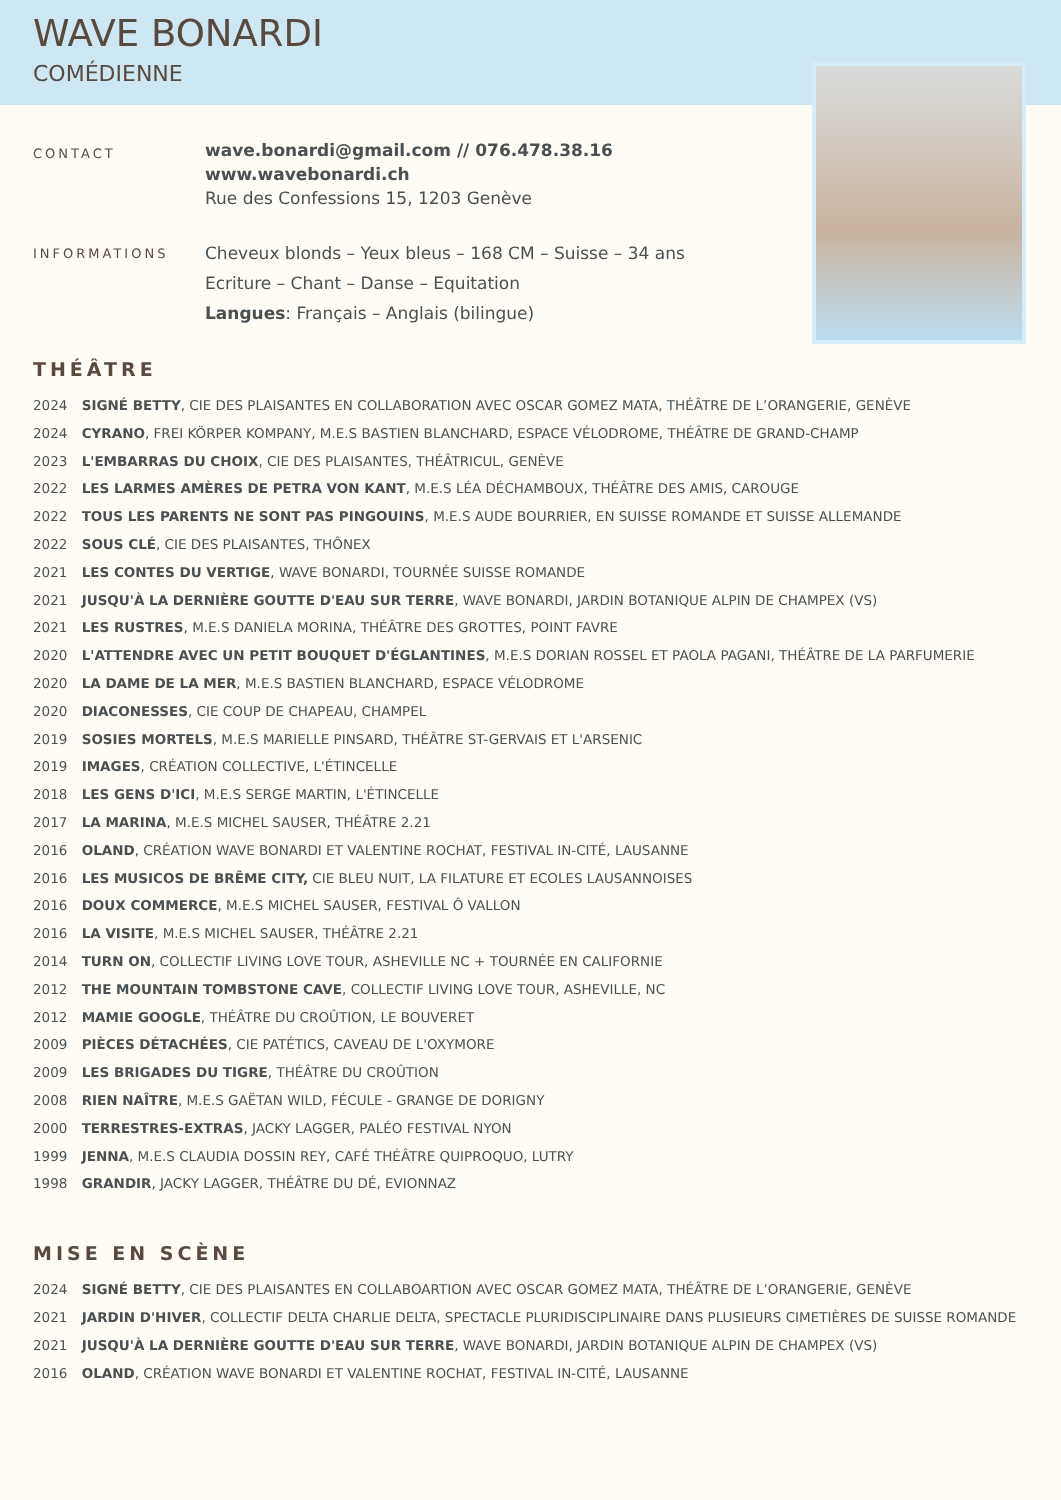WAVE BONARDI
COMÉDIENNE
CONTACT
wave.bonardi@gmail.com // 076.478.38.16
www.wavebonardi.ch
Rue des Confessions 15, 1203 Genève
INFORMATIONS
Cheveux blonds – Yeux bleus – 168 CM – Suisse – 34 ans
Ecriture – Chant – Danse – Equitation
Langues: Français – Anglais (bilingue)
THÉÂTRE
2024 SIGNÉ BETTY, CIE DES PLAISANTES EN COLLABORATION AVEC OSCAR GOMEZ MATA, THÉÂTRE DE L’ORANGERIE, GENÈVE
2024 CYRANO, FREI KÖRPER KOMPANY, M.E.S BASTIEN BLANCHARD, ESPACE VÉLODROME, THÉÂTRE DE GRAND-CHAMP
2023 L'EMBARRAS DU CHOIX, CIE DES PLAISANTES, THÉÂTRICUL, GENÈVE
2022 LES LARMES AMÈRES DE PETRA VON KANT, M.E.S LÉA DÉCHAMBOUX, THÉÂTRE DES AMIS, CAROUGE
2022 TOUS LES PARENTS NE SONT PAS PINGOUINS, M.E.S AUDE BOURRIER, EN SUISSE ROMANDE ET SUISSE ALLEMANDE
2022 SOUS CLÉ, CIE DES PLAISANTES, THÔNEX
2021 LES CONTES DU VERTIGE, WAVE BONARDI, TOURNÉE SUISSE ROMANDE
2021 JUSQU'À LA DERNIÈRE GOUTTE D'EAU SUR TERRE, WAVE BONARDI, JARDIN BOTANIQUE ALPIN DE CHAMPEX (VS)
2021 LES RUSTRES, M.E.S DANIELA MORINA, THÉÂTRE DES GROTTES, POINT FAVRE
2020 L'ATTENDRE AVEC UN PETIT BOUQUET D'ÉGLANTINES, M.E.S DORIAN ROSSEL ET PAOLA PAGANI, THÉÂTRE DE LA PARFUMERIE
2020 LA DAME DE LA MER, M.E.S BASTIEN BLANCHARD, ESPACE VÉLODROME
2020 DIACONESSES, CIE COUP DE CHAPEAU, CHAMPEL
2019 SOSIES MORTELS, M.E.S MARIELLE PINSARD, THÉÂTRE ST-GERVAIS ET L'ARSENIC
2019 IMAGES, CRÉATION COLLECTIVE, L'ÉTINCELLE
2018 LES GENS D'ICI, M.E.S SERGE MARTIN, L'ÉTINCELLE
2017 LA MARINA, M.E.S MICHEL SAUSER, THÉÂTRE 2.21
2016 OLAND, CRÉATION WAVE BONARDI ET VALENTINE ROCHAT, FESTIVAL IN-CITÉ, LAUSANNE
2016 LES MUSICOS DE BRÊME CITY, CIE BLEU NUIT, LA FILATURE ET ECOLES LAUSANNOISES
2016 DOUX COMMERCE, M.E.S MICHEL SAUSER, FESTIVAL Ô VALLON
2016 LA VISITE, M.E.S MICHEL SAUSER, THÉÂTRE 2.21
2014 TURN ON, COLLECTIF LIVING LOVE TOUR, ASHEVILLE NC + TOURNÉE EN CALIFORNIE
2012 THE MOUNTAIN TOMBSTONE CAVE, COLLECTIF LIVING LOVE TOUR, ASHEVILLE, NC
2012 MAMIE GOOGLE, THÉÂTRE DU CROÛTION, LE BOUVERET
2009 PIÈCES DÉTACHÉES, CIE PATÉTICS, CAVEAU DE L'OXYMORE
2009 LES BRIGADES DU TIGRE, THÉÂTRE DU CROÛTION
2008 RIEN NAÎTRE, M.E.S GAËTAN WILD, FÉCULE - GRANGE DE DORIGNY
2000 TERRESTRES-EXTRAS, JACKY LAGGER, PALÉO FESTIVAL NYON
1999 JENNA, M.E.S CLAUDIA DOSSIN REY, CAFÉ THÉÂTRE QUIPROQUO, LUTRY
1998 GRANDIR, JACKY LAGGER, THÉÂTRE DU DÉ, EVIONNAZ
MISE EN SCÈNE
2024 SIGNÉ BETTY, CIE DES PLAISANTES EN COLLABOARTION AVEC OSCAR GOMEZ MATA, THÉÂTRE DE L’ORANGERIE, GENÈVE
2021 JARDIN D'HIVER, COLLECTIF DELTA CHARLIE DELTA, SPECTACLE PLURIDISCIPLINAIRE DANS PLUSIEURS CIMETIÈRES DE SUISSE ROMANDE
2021 JUSQU'À LA DERNIÈRE GOUTTE D'EAU SUR TERRE, WAVE BONARDI, JARDIN BOTANIQUE ALPIN DE CHAMPEX (VS)
2016 OLAND, CRÉATION WAVE BONARDI ET VALENTINE ROCHAT, FESTIVAL IN-CITÉ, LAUSANNE